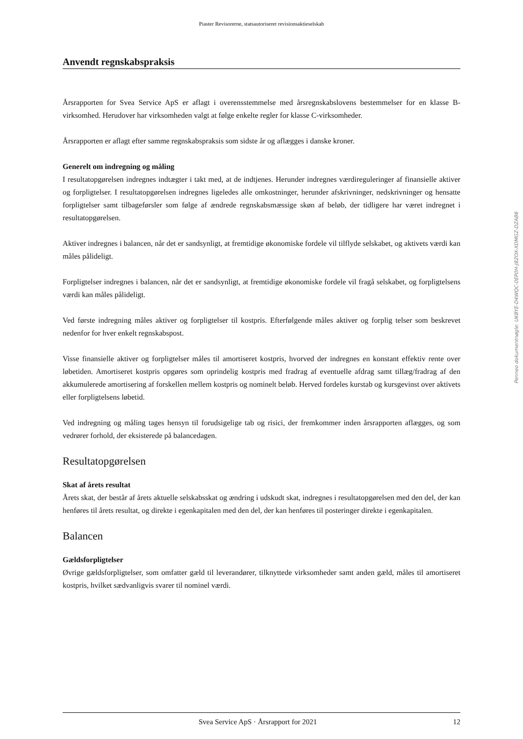Piaster Revisorerne, statsautoriseret revisionsaktieselskab
Anvendt regnskabspraksis
Årsrapporten for Svea Service ApS er aflagt i overensstemmelse med årsregnskabslovens bestemmelser for en klasse B-virksomhed. Herudover har virksomheden valgt at følge enkelte regler for klasse C-virksomheder.
Årsrapporten er aflagt efter samme regnskabspraksis som sidste år og aflægges i danske kroner.
Generelt om indregning og måling
I resultatopgørelsen indregnes indtægter i takt med, at de indtjenes. Herunder indregnes værdireguleringer af finansielle aktiver og forpligtelser. I resultatopgørelsen indregnes ligeledes alle omkostninger, herunder afskrivninger, nedskrivninger og hensatte forpligtelser samt tilbageførsler som følge af ændrede regnskabsmæssige skøn af beløb, der tidligere har været indregnet i resultatopgørelsen.
Aktiver indregnes i balancen, når det er sandsynligt, at fremtidige økonomiske fordele vil tilflyde selskabet, og aktivets værdi kan måles pålideligt.
Forpligtelser indregnes i balancen, når det er sandsynligt, at fremtidige økonomiske fordele vil fragå selskabet, og forpligtelsens værdi kan måles pålideligt.
Ved første indregning måles aktiver og forpligtelser til kostpris. Efterfølgende måles aktiver og forplig telser som beskrevet nedenfor for hver enkelt regnskabspost.
Visse finansielle aktiver og forpligtelser måles til amortiseret kostpris, hvorved der indregnes en konstant effektiv rente over løbetiden. Amortiseret kostpris opgøres som oprindelig kostpris med fradrag af eventuelle afdrag samt tillæg/fradrag af den akkumulerede amortisering af forskellen mellem kostpris og nominelt beløb. Herved fordeles kurstab og kursgevinst over aktivets eller forpligtelsens løbetid.
Ved indregning og måling tages hensyn til forudsigelige tab og risici, der fremkommer inden årsrapporten aflægges, og som vedrører forhold, der eksisterede på balancedagen.
Resultatopgørelsen
Skat af årets resultat
Årets skat, der består af årets aktuelle selskabsskat og ændring i udskudt skat, indregnes i resultatopgørelsen med den del, der kan henføres til årets resultat, og direkte i egenkapitalen med den del, der kan henføres til posteringer direkte i egenkapitalen.
Balancen
Gældsforpligtelser
Øvrige gældsforpligtelser, som omfatter gæld til leverandører, tilknyttede virksomheder samt anden gæld, måles til amortiseret kostpris, hvilket sædvanligvis svarer til nominel værdi.
Penneo dokumentnøgle: UKBYE-D4WQC-0EP0H-J8ZOX-XDMGZ-DZAB6
Svea Service ApS · Årsrapport for 2021 12